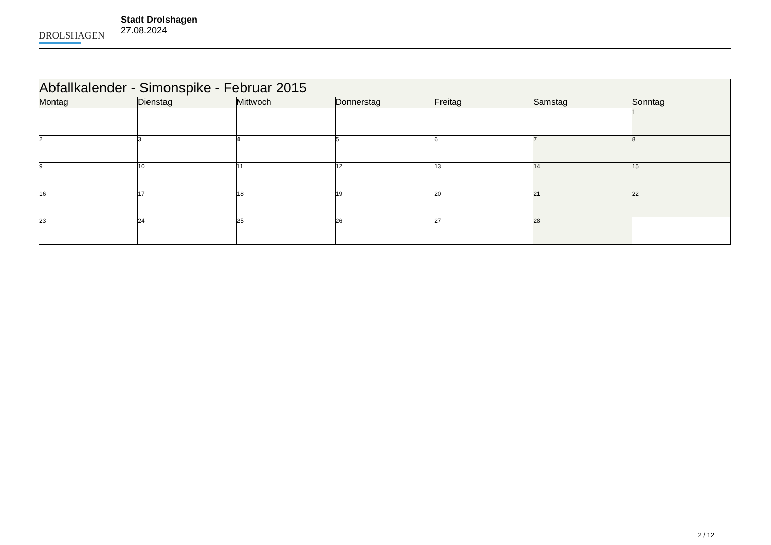DROLSHAGEN
Stadt Drolshagen
27.08.2024
| Abfallkalender - Simonspike - Februar 2015 | | | | | | |
| --- | --- | --- | --- | --- | --- | --- |
| Montag | Dienstag | Mittwoch | Donnerstag | Freitag | Samstag | Sonntag |
| | | | | | | 1 |
| 2 | 3 | 4 | 5 | 6 | 7 | 8 |
| 9 | 10 | 11 | 12 | 13 | 14 | 15 |
| 16 | 17 | 18 | 19 | 20 | 21 | 22 |
| 23 | 24 | 25 | 26 | 27 | 28 | |
2 / 12